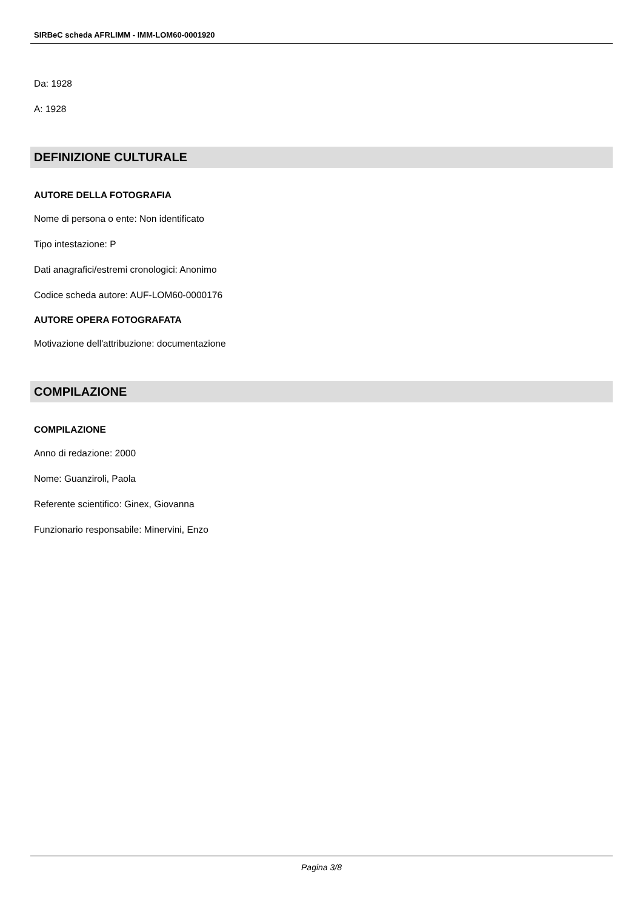SIRBeC scheda AFRLIMM - IMM-LOM60-0001920
Da: 1928
A: 1928
DEFINIZIONE CULTURALE
AUTORE DELLA FOTOGRAFIA
Nome di persona o ente: Non identificato
Tipo intestazione: P
Dati anagrafici/estremi cronologici: Anonimo
Codice scheda autore: AUF-LOM60-0000176
AUTORE OPERA FOTOGRAFATA
Motivazione dell'attribuzione: documentazione
COMPILAZIONE
COMPILAZIONE
Anno di redazione: 2000
Nome: Guanziroli, Paola
Referente scientifico: Ginex, Giovanna
Funzionario responsabile: Minervini, Enzo
Pagina 3/8